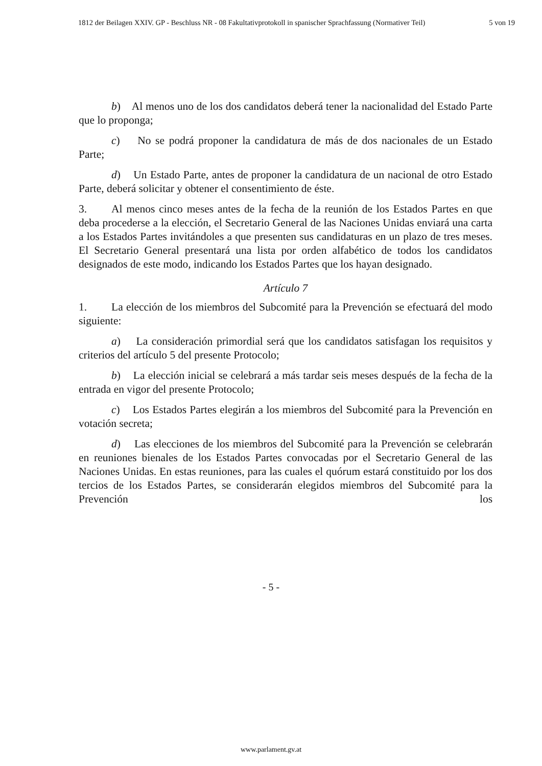1812 der Beilagen XXIV. GP - Beschluss NR - 08 Fakultativprotokoll in spanischer Sprachfassung (Normativer Teil) 5 von 19
b) Al menos uno de los dos candidatos deberá tener la nacionalidad del Estado Parte que lo proponga;
c) No se podrá proponer la candidatura de más de dos nacionales de un Estado Parte;
d) Un Estado Parte, antes de proponer la candidatura de un nacional de otro Estado Parte, deberá solicitar y obtener el consentimiento de éste.
3. Al menos cinco meses antes de la fecha de la reunión de los Estados Partes en que deba procederse a la elección, el Secretario General de las Naciones Unidas enviará una carta a los Estados Partes invitándoles a que presenten sus candidaturas en un plazo de tres meses. El Secretario General presentará una lista por orden alfabético de todos los candidatos designados de este modo, indicando los Estados Partes que los hayan designado.
Artículo 7
1. La elección de los miembros del Subcomité para la Prevención se efectuará del modo siguiente:
a) La consideración primordial será que los candidatos satisfagan los requisitos y criterios del artículo 5 del presente Protocolo;
b) La elección inicial se celebrará a más tardar seis meses después de la fecha de la entrada en vigor del presente Protocolo;
c) Los Estados Partes elegirán a los miembros del Subcomité para la Prevención en votación secreta;
d) Las elecciones de los miembros del Subcomité para la Prevención se celebrarán en reuniones bienales de los Estados Partes convocadas por el Secretario General de las Naciones Unidas. En estas reuniones, para las cuales el quórum estará constituido por los dos tercios de los Estados Partes, se considerarán elegidos miembros del Subcomité para la Prevención los
- 5 -
www.parlament.gv.at